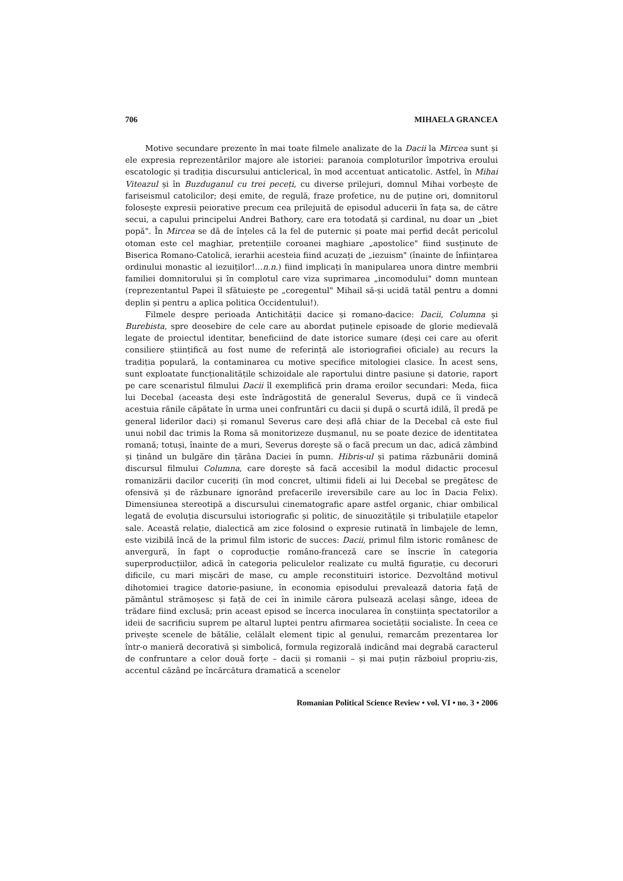706 MIHAELA GRANCEA
Motive secundare prezente în mai toate filmele analizate de la Dacii la Mircea sunt și ele expresia reprezentărilor majore ale istoriei: paranoia comploturilor împotriva eroului escatologic și tradiția discursului anticlerical, în mod accentuat anticatolic. Astfel, în Mihai Viteazul și în Buzduganul cu trei peceți, cu diverse prilejuri, domnul Mihai vorbește de fariseismul catolicilor; deși emite, de regulă, fraze profetice, nu de puține ori, domnitorul folosește expresii peiorative precum cea prilejuită de episodul aducerii în fața sa, de către secui, a capului principelui Andrei Bathory, care era totodată și cardinal, nu doar un „biet popă". În Mircea se dă de înțeles că la fel de puternic și poate mai perfid decât pericolul otoman este cel maghiar, pretențiile coroanei maghiare „apostolice" fiind susținute de Biserica Romano-Catolică, ierarhii acesteia fiind acuzați de „iezuism" (înainte de înființarea ordinului monastic al iezuiților!…n.n.) fiind implicați în manipularea unora dintre membrii familiei domnitorului și în complotul care viza suprimarea „incomodului" domn muntean (reprezentantul Papei îl sfătuiește pe „coregentul" Mihail să-și ucidă tatăl pentru a domni deplin și pentru a aplica politica Occidentului!).
Filmele despre perioada Antichității dacice și romano-dacice: Dacii, Columna și Burebista, spre deosebire de cele care au abordat puținele episoade de glorie medievală legate de proiectul identitar, beneficiind de date istorice sumare (deși cei care au oferit consiliere științifică au fost nume de referință ale istoriografiei oficiale) au recurs la tradiția populară, la contaminarea cu motive specifice mitologiei clasice. În acest sens, sunt exploatate funcționalitățile schizoidale ale raportului dintre pasiune și datorie, raport pe care scenaristul filmului Dacii îl exemplifică prin drama eroilor secundari: Meda, fiica lui Decebal (aceasta deși este îndrăgostită de generalul Severus, după ce îi vindecă acestuia rănile căpătate în urma unei confruntări cu dacii și după o scurtă idilă, îl predă pe general liderilor daci) și romanul Severus care deși află chiar de la Decebal că este fiul unui nobil dac trimis la Roma să monitorizeze dușmanul, nu se poate dezice de identitatea romană; totuși, înainte de a muri, Severus dorește să o facă precum un dac, adică zâmbind și ținând un bulgăre din țărâna Daciei în pumn. Hibris-ul și patima răzbunării domină discursul filmului Columna, care dorește să facă accesibil la modul didactic procesul romanizării dacilor cuceriți (în mod concret, ultimii fideli ai lui Decebal se pregătesc de ofensivă și de răzbunare ignorând prefacerile ireversibile care au loc în Dacia Felix). Dimensiunea stereotipă a discursului cinematografic apare astfel organic, chiar ombilical legată de evoluția discursului istoriografic și politic, de sinuozitățile și tribulațiile etapelor sale. Această relație, dialectică am zice folosind o expresie rutinată în limbajele de lemn, este vizibilă încă de la primul film istoric de succes: Dacii, primul film istoric românesc de anvergură, în fapt o coproducție româno-franceză care se înscrie în categoria superproducțiilor, adică în categoria peliculelor realizate cu multă figurație, cu decoruri dificile, cu mari mișcări de mase, cu ample reconstituiri istorice. Dezvoltând motivul dihotomiei tragice datorie-pasiune, în economia episodului prevalează datoria față de pământul strămoșesc și față de cei în inimile cărora pulsează același sânge, ideea de trădare fiind exclusă; prin aceast episod se încerca inocularea în conștiința spectatorilor a ideii de sacrificiu suprem pe altarul luptei pentru afirmarea societății socialiste. În ceea ce privește scenele de bătălie, celălalt element tipic al genului, remarcăm prezentarea lor într-o manieră decorativă și simbolică, formula regizorală indicând mai degrabă caracterul de confruntare a celor două forțe – dacii și romanii – și mai puțin războiul propriu-zis, accentul căzând pe încărcătura dramatică a scenelor
Romanian Political Science Review • vol. VI • no. 3 • 2006